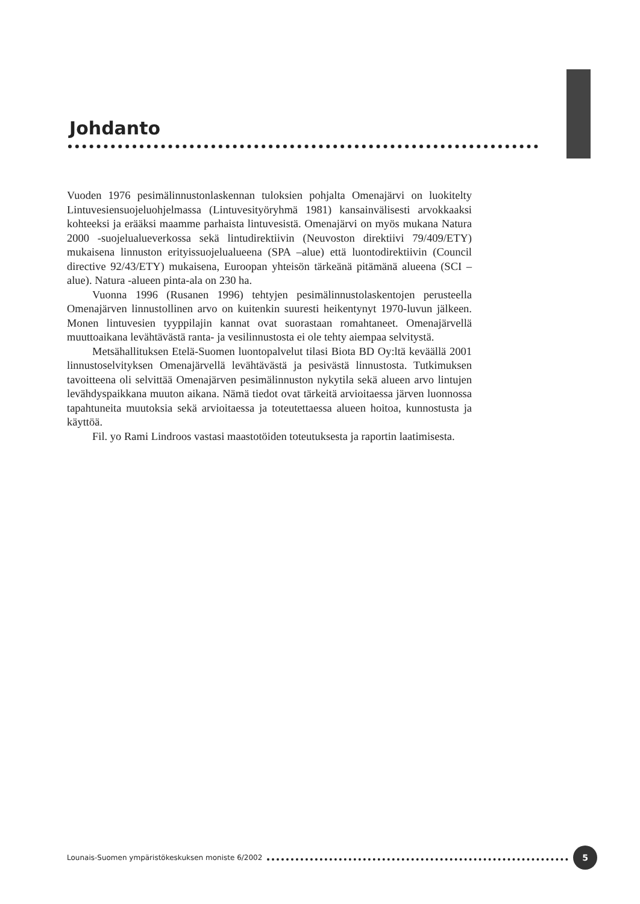Johdanto
Vuoden 1976 pesimälinnustonlaskennan tuloksien pohjalta Omenajärvi on luokitelty Lintuvesiensuojeluohjelmassa (Lintuvesityöryhmä 1981) kansainvälisesti arvokkaaksi kohteeksi ja erääksi maamme parhaista lintuvesistä. Omenajärvi on myös mukana Natura 2000 -suojelualueverkossa sekä lintudirektiivin (Neuvoston direktiivi 79/409/ETY) mukaisena linnuston erityissuojelualueena (SPA –alue) että luontodirektiivin (Council directive 92/43/ETY) mukaisena, Euroopan yhteisön tärkeänä pitämänä alueena (SCI –alue). Natura -alueen pinta-ala on 230 ha.
Vuonna 1996 (Rusanen 1996) tehtyjen pesimälinnustolaskentojen perusteella Omenajärven linnustollinen arvo on kuitenkin suuresti heikentynyt 1970-luvun jälkeen. Monen lintuvesien tyyppilajin kannat ovat suorastaan romahtaneet. Omenajärvellä muuttoaikana levähtävästä ranta- ja vesilinnustosta ei ole tehty aiempaa selvitystä.
Metsähallituksen Etelä-Suomen luontopalvelut tilasi Biota BD Oy:ltä keväällä 2001 linnustoselvityksen Omenajärvellä levähtävästä ja pesivästä linnustosta. Tutkimuksen tavoitteena oli selvittää Omenajärven pesimälinnuston nykytila sekä alueen arvo lintujen levähdyspaikkana muuton aikana. Nämä tiedot ovat tärkeitä arvioitaessa järven luonnossa tapahtuneita muutoksia sekä arvioitaessa ja toteutettaessa alueen hoitoa, kunnostusta ja käyttöä.
Fil. yo Rami Lindroos vastasi maastotöiden toteutuksesta ja raportin laatimisesta.
Lounais-Suomen ympäristökeskuksen moniste 6/2002 5